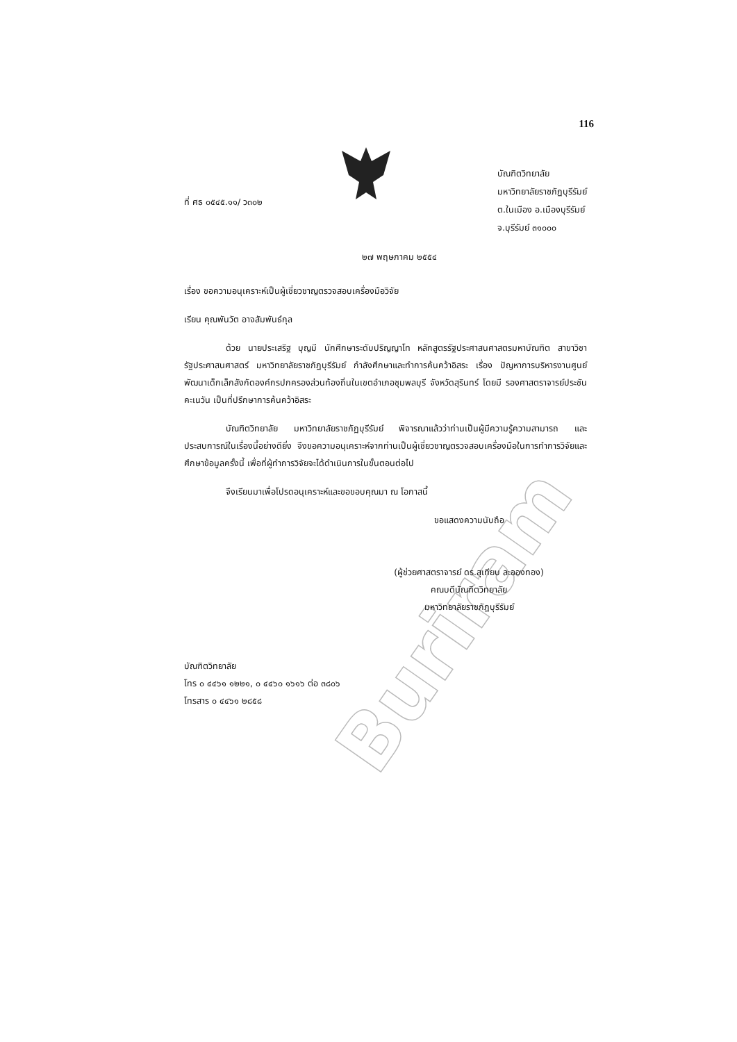Buriram
116
ที่ ศธ ๐๕๔๕.๑๑/ ว๓๐๒
บัณฑิตวิทยาลัย
มหาวิทยาลัยราชภัฏบุรีรัมย์
ต.ในเมือง อ.เมืองบุรีรัมย์
จ.บุรีรัมย์ ๓๑๐๐๐
๒๗ พฤษภาคม ๒๕๕๔
เรื่อง ขอความอนุเคราะห์เป็นผู้เชี่ยวชาญตรวจสอบเครื่องมือวิจัย
เรียน คุณพันวัต อาจสัมพันธ์กุล
ด้วย นายประเสริฐ บุญมี นักศึกษาระดับปริญญาโท หลักสูตรรัฐประศาสนศาสตรมหาบัณฑิต สาขาวิชารัฐประศาสนศาสตร์ มหาวิทยาลัยราชภัฏบุรีรัมย์ กำลังศึกษาและทำการค้นคว้าอิสระ เรื่อง ปัญหาการบริหารงานศูนย์พัฒนาเด็กเล็กสังกัดองค์กรปกครองส่วนท้องถิ่นในเขตอำเภอชุมพลบุรี จังหวัดสุรินทร์ โดยมี รองศาสตราจารย์ประชัน คะเนวัน เป็นที่ปรึกษาการค้นคว้าอิสระ
บัณฑิตวิทยาลัย มหาวิทยาลัยราชภัฏบุรีรัมย์ พิจารณาแล้วว่าท่านเป็นผู้มีความรู้ความสามารถ และประสบการณ์ในเรื่องนี้อย่างดียิ่ง จึงขอความอนุเคราะห์จากท่านเป็นผู้เชี่ยวชาญตรวจสอบเครื่องมือในการทำการวิจัยและศึกษาข้อมูลครั้งนี้ เพื่อที่ผู้ทำการวิจัยจะได้ดำเนินการในขั้นตอนต่อไป
จึงเรียนมาเพื่อโปรดอนุเคราะห์และขอขอบคุณมา ณ โอกาสนี้
ขอแสดงความนับถือ
(ผู้ช่วยศาสตราจารย์ ดร.สุเทียบ ละอองทอง)
คณบดีบัณฑิตวิทยาลัย
มหาวิทยาลัยราชภัฏบุรีรัมย์
บัณฑิตวิทยาลัย
โทร ๐ ๔๔๖๑ ๑๒๒๑, ๐ ๔๔๖๐ ๑๖๑๖ ต่อ ๓๘๐๖
โทรสาร ๐ ๔๔๖๑ ๒๘๕๘